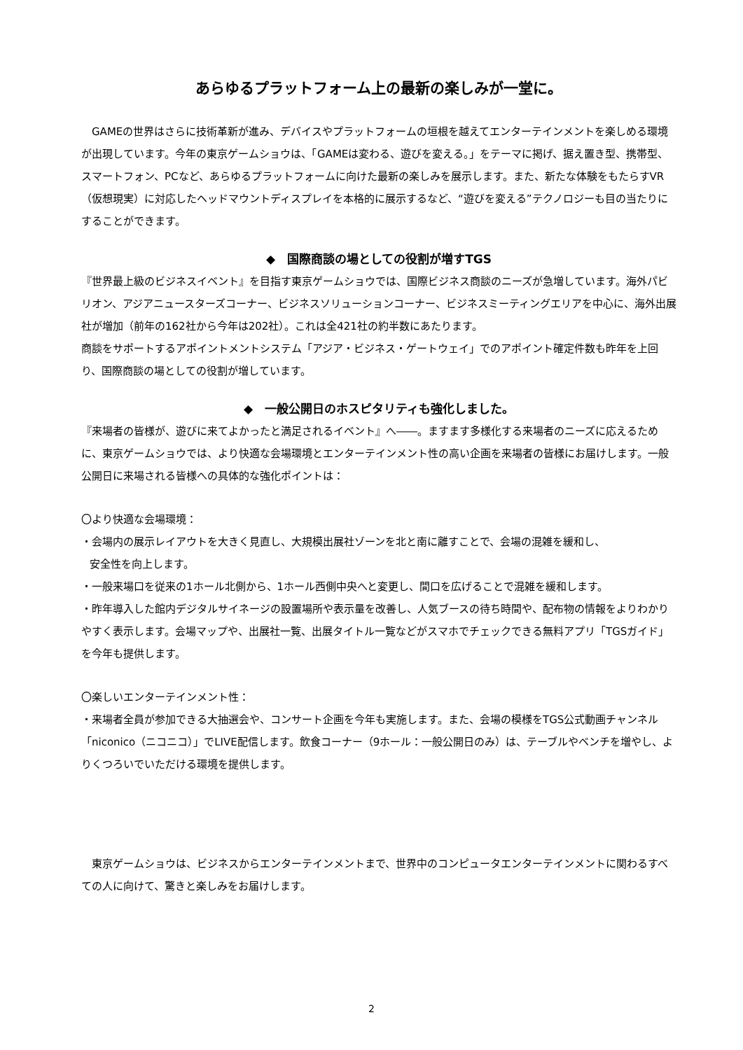あらゆるプラットフォーム上の最新の楽しみが一堂に。
　GAMEの世界はさらに技術革新が進み、デバイスやプラットフォームの垣根を越えてエンターテインメントを楽しめる環境が出現しています。今年の東京ゲームショウは、「GAMEは変わる、遊びを変える。」をテーマに掲げ、据え置き型、携帯型、スマートフォン、PCなど、あらゆるプラットフォームに向けた最新の楽しみを展示します。また、新たな体験をもたらすVR（仮想現実）に対応したヘッドマウントディスプレイを本格的に展示するなど、“遊びを変える”テクノロジーも目の当たりにすることができます。
◆　国際商談の場としての役割が増すTGS
『世界最上級のビジネスイベント』を目指す東京ゲームショウでは、国際ビジネス商談のニーズが急増しています。海外パビリオン、アジアニュースターズコーナー、ビジネスソリューションコーナー、ビジネスミーティングエリアを中心に、海外出展社が増加（前年の162社から今年は202社）。これは全421社の約半数にあたります。
商談をサポートするアポイントメントシステム「アジア・ビジネス・ゲートウェイ」でのアポイント確定件数も昨年を上回り、国際商談の場としての役割が増しています。
◆　一般公開日のホスピタリティも強化しました。
『来場者の皆様が、遊びに来てよかったと満足されるイベント』へ――。ますます多様化する来場者のニーズに応えるために、東京ゲームショウでは、より快適な会場環境とエンターテインメント性の高い企画を来場者の皆様にお届けします。一般公開日に来場される皆様への具体的な強化ポイントは：
〇より快適な会場環境：
・会場内の展示レイアウトを大きく見直し、大規模出展社ゾーンを北と南に離すことで、会場の混雑を緩和し、
安全性を向上します。
・一般来場口を従来の1ホール北側から、1ホール西側中央へと変更し、間口を広げることで混雑を緩和します。
・昨年導入した館内デジタルサイネージの設置場所や表示量を改善し、人気ブースの待ち時間や、配布物の情報をよりわかりやすく表示します。会場マップや、出展社一覧、出展タイトル一覧などがスマホでチェックできる無料アプリ「TGSガイド」を今年も提供します。
〇楽しいエンターテインメント性：
・来場者全員が参加できる大抽選会や、コンサート企画を今年も実施します。また、会場の模様をTGS公式動画チャンネル「niconico（ニコニコ）」でLIVE配信します。飲食コーナー（9ホール：一般公開日のみ）は、テーブルやベンチを増やし、よりくつろいでいただける環境を提供します。
　東京ゲームショウは、ビジネスからエンターテインメントまで、世界中のコンピュータエンターテインメントに関わるすべての人に向けて、驚きと楽しみをお届けします。
2